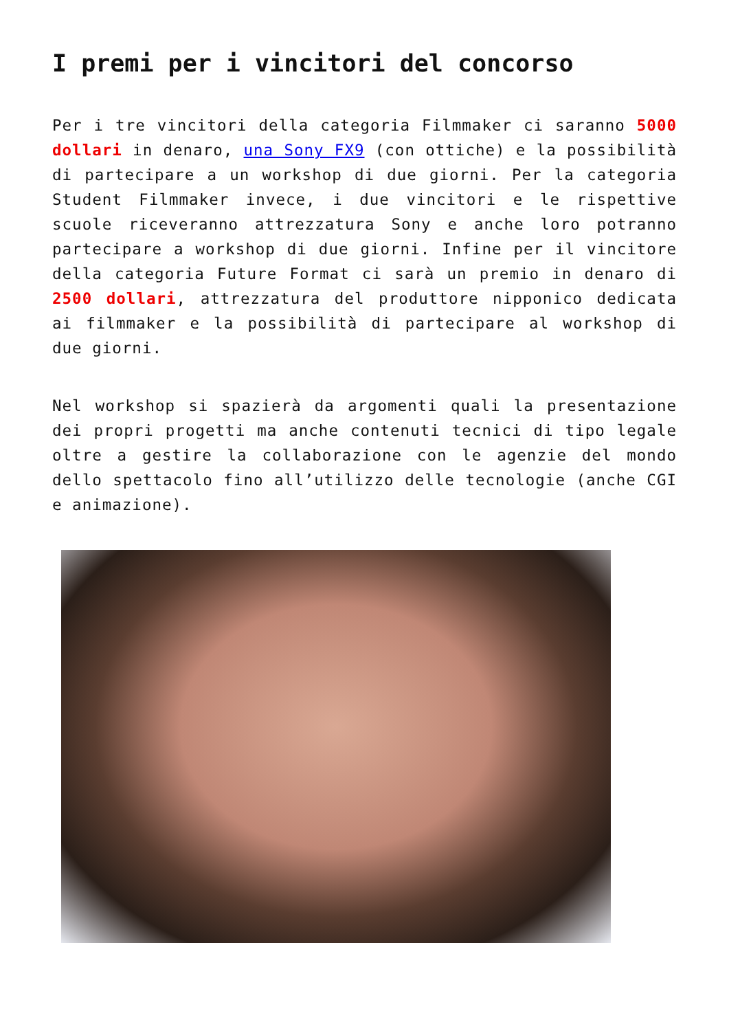I premi per i vincitori del concorso
Per i tre vincitori della categoria Filmmaker ci saranno 5000 dollari in denaro, una Sony FX9 (con ottiche) e la possibilità di partecipare a un workshop di due giorni. Per la categoria Student Filmmaker invece, i due vincitori e le rispettive scuole riceveranno attrezzatura Sony e anche loro potranno partecipare a workshop di due giorni. Infine per il vincitore della categoria Future Format ci sarà un premio in denaro di 2500 dollari, attrezzatura del produttore nipponico dedicata ai filmmaker e la possibilità di partecipare al workshop di due giorni.
Nel workshop si spazierà da argomenti quali la presentazione dei propri progetti ma anche contenuti tecnici di tipo legale oltre a gestire la collaborazione con le agenzie del mondo dello spettacolo fino all’utilizzo delle tecnologie (anche CGI e animazione).